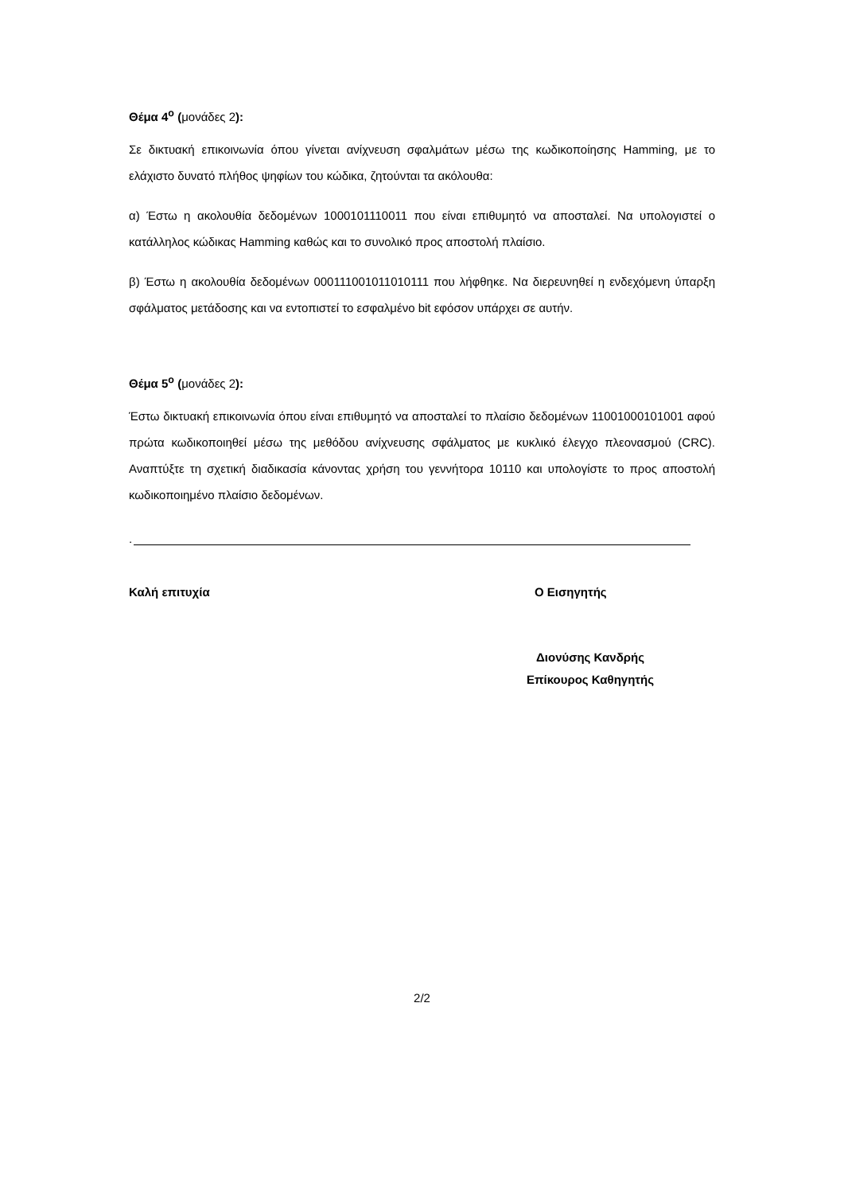Θέμα 4<sup>ο</sup> (μονάδες 2):
Σε δικτυακή επικοινωνία όπου γίνεται ανίχνευση σφαλμάτων μέσω της κωδικοποίησης Hamming, με το ελάχιστο δυνατό πλήθος ψηφίων του κώδικα, ζητούνται τα ακόλουθα:
α) Έστω η ακολουθία δεδομένων 1000101110011 που είναι επιθυμητό να αποσταλεί. Να υπολογιστεί ο κατάλληλος κώδικας Hamming καθώς και το συνολικό προς αποστολή πλαίσιο.
β) Έστω η ακολουθία δεδομένων 000111001011010111 που λήφθηκε. Να διερευνηθεί η ενδεχόμενη ύπαρξη σφάλματος μετάδοσης και να εντοπιστεί το εσφαλμένο bit εφόσον υπάρχει σε αυτήν.
Θέμα 5<sup>ο</sup> (μονάδες 2):
Έστω δικτυακή επικοινωνία όπου είναι επιθυμητό να αποσταλεί το πλαίσιο δεδομένων 11001000101001 αφού πρώτα κωδικοποιηθεί μέσω της μεθόδου ανίχνευσης σφάλματος με κυκλικό έλεγχο πλεονασμού (CRC). Αναπτύξτε τη σχετική διαδικασία κάνοντας χρήση του γεννήτορα 10110 και υπολογίστε το προς αποστολή κωδικοποιημένο πλαίσιο δεδομένων.
.
Καλή επιτυχία Ο Εισηγητής
Διονύσης Κανδρής
Επίκουρος Καθηγητής
2/2